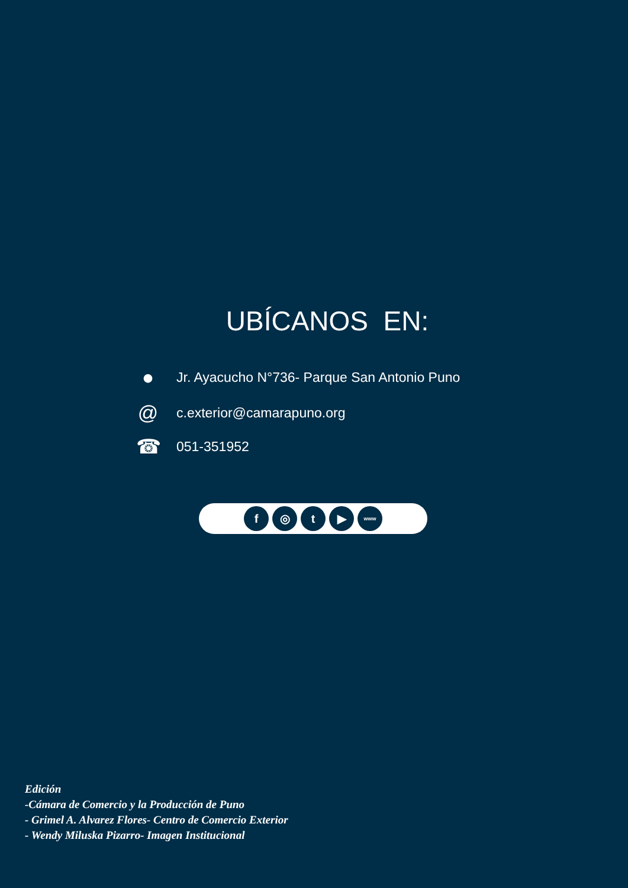UBÍCANOS EN:
● Jr. Ayacucho N°736- Parque San Antonio Puno
@ c.exterior@camarapuno.org
☎ 051-351952
f ◎ t ▶
www
Edición
-Cámara de Comercio y la Producción de Puno
- Grimel A. Alvarez Flores- Centro de Comercio Exterior
- Wendy Miluska Pizarro- Imagen Institucional